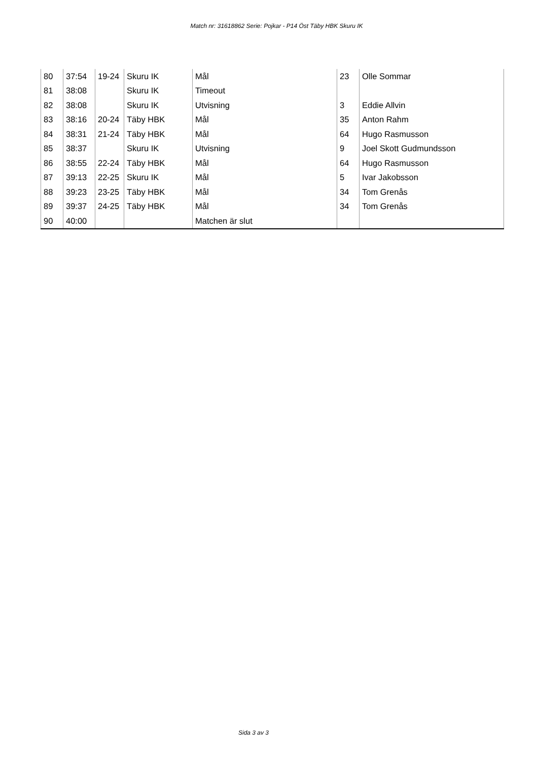Match nr: 31618862 Serie: Pojkar - P14 Öst Täby HBK Skuru IK
| 80 | 37:54 | 19-24 | Skuru IK | Mål | 23 | Olle Sommar |
| 81 | 38:08 | | Skuru IK | Timeout | | |
| 82 | 38:08 | | Skuru IK | Utvisning | 3 | Eddie Allvin |
| 83 | 38:16 | 20-24 | Täby HBK | Mål | 35 | Anton Rahm |
| 84 | 38:31 | 21-24 | Täby HBK | Mål | 64 | Hugo Rasmusson |
| 85 | 38:37 | | Skuru IK | Utvisning | 9 | Joel Skott Gudmundsson |
| 86 | 38:55 | 22-24 | Täby HBK | Mål | 64 | Hugo Rasmusson |
| 87 | 39:13 | 22-25 | Skuru IK | Mål | 5 | Ivar Jakobsson |
| 88 | 39:23 | 23-25 | Täby HBK | Mål | 34 | Tom Grenås |
| 89 | 39:37 | 24-25 | Täby HBK | Mål | 34 | Tom Grenås |
| 90 | 40:00 | | | Matchen är slut | | |
Sida 3 av 3